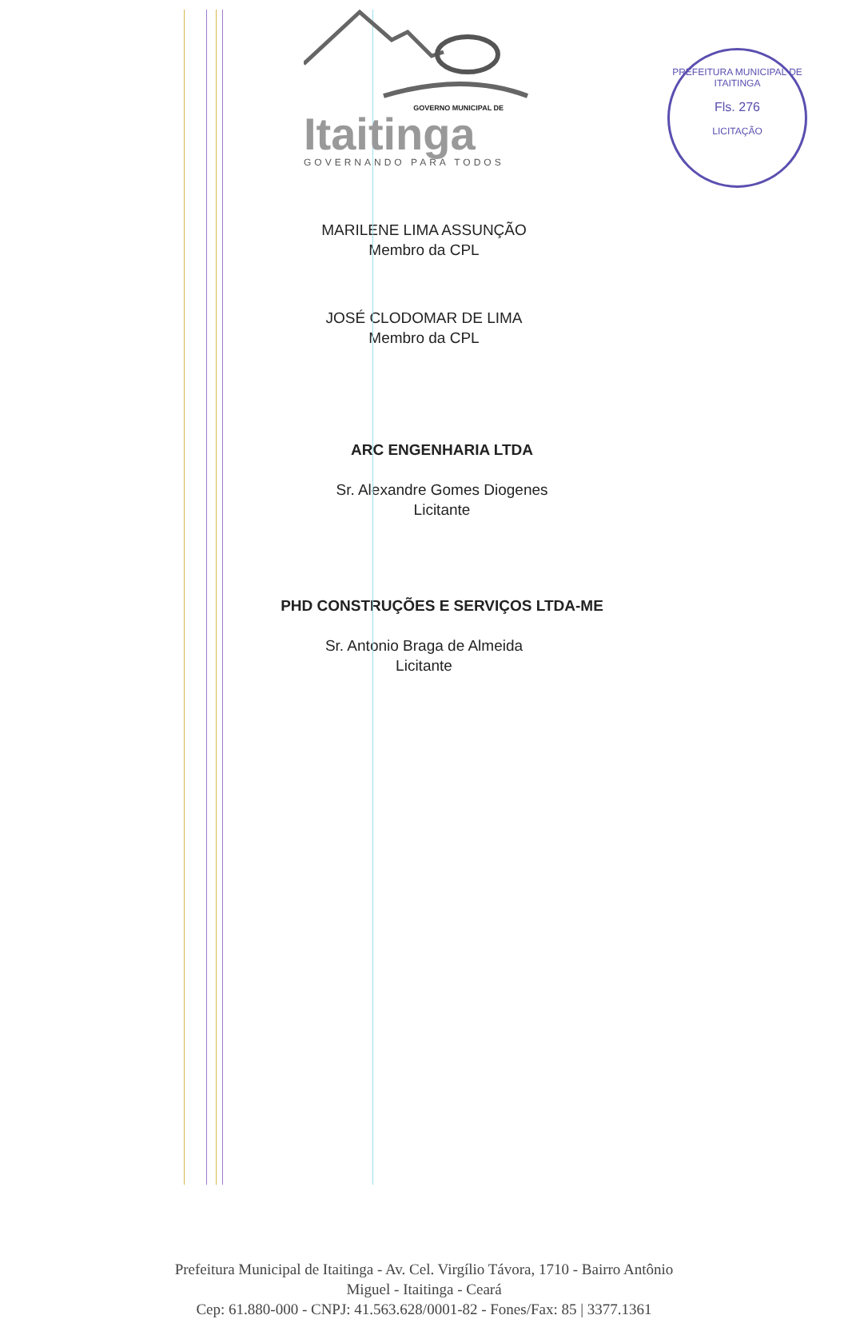GOVERNO MUNICIPAL DE
Itaitinga
GOVERNANDO PARA TODOS
PREFEITURA MUNICIPAL DE ITAITINGA
Fls. 276
LICITAÇÃO
MARILENE LIMA ASSUNÇÃO
Membro da CPL
JOSÉ CLODOMAR DE LIMA
Membro da CPL
ARC ENGENHARIA LTDA
Sr. Alexandre Gomes Diogenes
Licitante
PHD CONSTRUÇÕES E SERVIÇOS LTDA-ME
Sr. Antonio Braga de Almeida
Licitante
Prefeitura Municipal de Itaitinga - Av. Cel. Virgílio Távora, 1710 - Bairro Antônio
Miguel - Itaitinga - Ceará
Cep: 61.880-000 - CNPJ: 41.563.628/0001-82 - Fones/Fax: 85 | 3377.1361